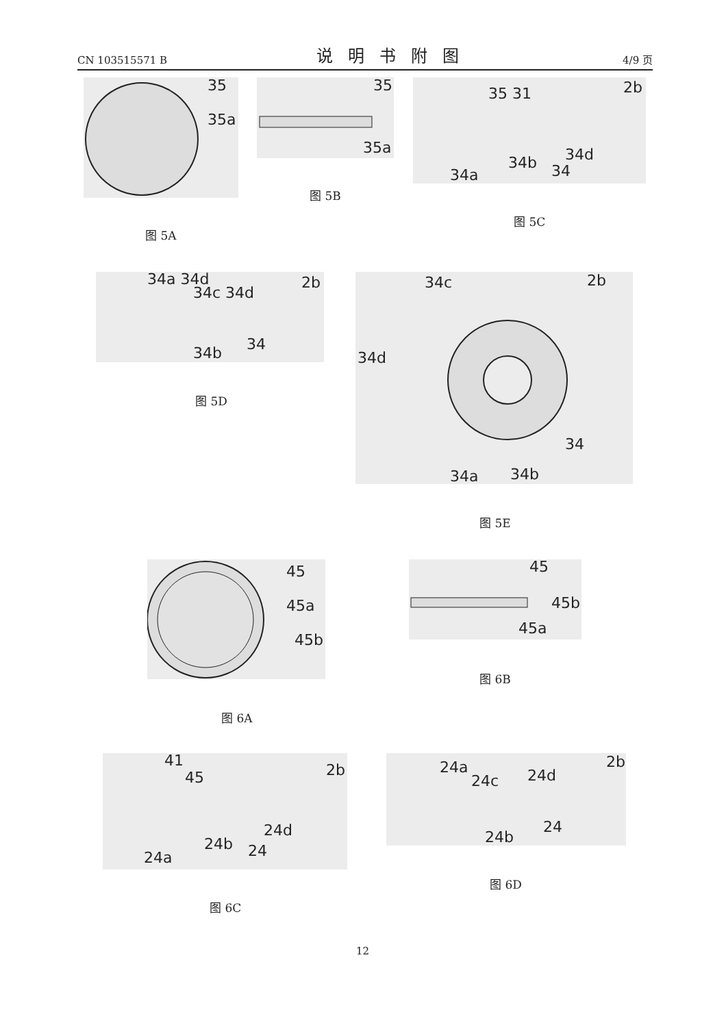CN 103515571 B 说明书附图 4/9 页
35
35a
图 5A
35
35a
图 5B
35 31 2b
34d
34b 34
34a
图 5C
34a 34d
34c 34d
2b
34b 34
图 5D
34c 2b
34d
34
34a 34b
图 5E
45
45a
45b
图 6A
45
45b
45a
图 6B
41
45 2b
24d
24b 24
24a
图 6C
24a
24c 24d
2b
24b
24
图 6D
12